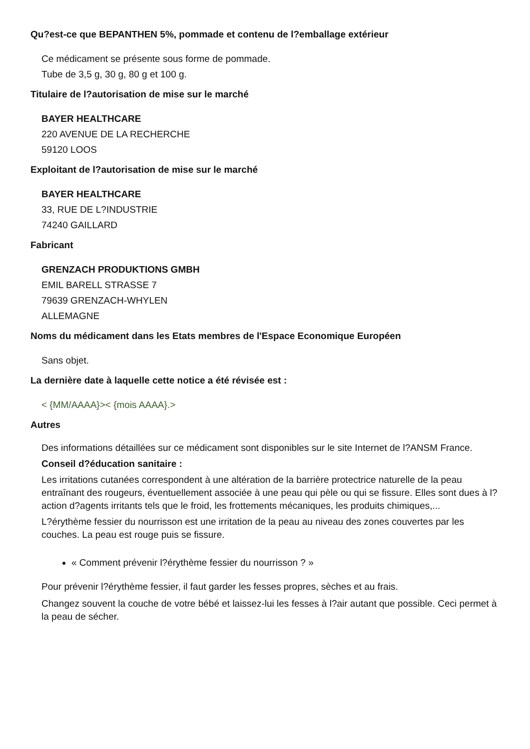Qu?est-ce que BEPANTHEN 5%, pommade et contenu de l?emballage extérieur
Ce médicament se présente sous forme de pommade.
Tube de 3,5 g, 30 g, 80 g et 100 g.
Titulaire de l?autorisation de mise sur le marché
BAYER HEALTHCARE
220 AVENUE DE LA RECHERCHE
59120 LOOS
Exploitant de l?autorisation de mise sur le marché
BAYER HEALTHCARE
33, RUE DE L?INDUSTRIE
74240 GAILLARD
Fabricant
GRENZACH PRODUKTIONS GMBH
EMIL BARELL STRASSE 7
79639 GRENZACH-WHYLEN
ALLEMAGNE
Noms du médicament dans les Etats membres de l'Espace Economique Européen
Sans objet.
La dernière date à laquelle cette notice a été révisée est :
< {MM/AAAA}>< {mois AAAA}.>
Autres
Des informations détaillées sur ce médicament sont disponibles sur le site Internet de l?ANSM France.
Conseil d?éducation sanitaire :
Les irritations cutanées correspondent à une altération de la barrière protectrice naturelle de la peau entraînant des rougeurs, éventuellement associée à une peau qui pèle ou qui se fissure. Elles sont dues à l?action d?agents irritants tels que le froid, les frottements mécaniques, les produits chimiques,...
L?érythème fessier du nourrisson est une irritation de la peau au niveau des zones couvertes par les couches. La peau est rouge puis se fissure.
« Comment prévenir l?érythème fessier du nourrisson ? »
Pour prévenir l?érythème fessier, il faut garder les fesses propres, sèches et au frais.
Changez souvent la couche de votre bébé et laissez-lui les fesses à l?air autant que possible. Ceci permet à la peau de sécher.